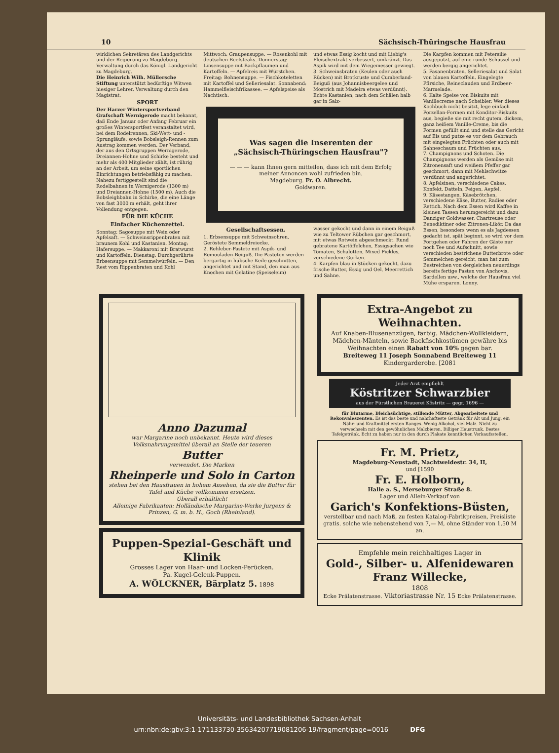10 Sächsisch-Thüringsche Hausfrau
wirklichen Sekretären des Landgerichts und der Regierung zu Magdeburg. Verwaltung durch das Königl. Landgericht zu Magdeburg.
Die Heinrich Wilh. Müllersche Stiftung unterstützt bedürftige Witwen hiesiger Lehrer. Verwaltung durch den Magistrat.
SPORT
Der Harzer Wintersportverband Grafschaft Wernigerode macht bekannt, daß Ende Januar oder Anfang Februar ein großes Wintersportfest veranstaltet wird, bei dem Rodelrennen, Ski-Wett- und -Sprungläufe, sowie Bobsleigh-Rennen zum Austrag kommen werden. Der Verband, der aus den Ortsgruppen Wernigerode, Dreiannen-Hohne und Schirke besteht und mehr als 400 Mitglieder zählt, ist rührig an der Arbeit, um seine sportlichen Einrichtungen betriebsfähig zu machen. Nahezu fertiggestellt sind die Rodelbahnen in Wernigerode (1300 m) und Dreiannen-Hohne (1500 m). Auch die Bobsleighbahn in Schirke, die eine Länge von fast 3000 m erhält, geht ihrer Vollendung entgegen.
FÜR DIE KÜCHE
Einfacher Küchenzettel.
Sonntag: Sagosuppe mit Wein oder Apfelsaft. — Schweinsrippenbraten mit braunem Kohl und Kastanien. Montag: Hafersuppe. — Makkaroni mit Bratwurst und Kartoffeln. Dienstag: Durchgerührte Erbsensuppe mit Semmelwürfeln. — Den Rest vom Rippenbraten und Kohl
Mittwoch: Graupensuppe. — Rosenkohl mit deutschen Beefsteaks. Donnerstag: Linsensuppe mit Backpflaumen und Kartoffeln. — Apfelreis mit Würstchen. Freitag: Bohnensuppe. — Fischkoteletten mit Kartoffel und Selleriesalat. Sonnabend: Hammelfleischfrikassee. — Apfelspeise als Nachtisch.
und etwas Essig kocht und mit Liebig's Fleischextrakt verbessert, umkränzt. Das Aspik wird mit dem Wiegemesser gewiegt.
3. Schweinsbraten (Keulen oder auch Rücken) mit Brotkruste und Cumberland-Beiguß (aus Johannisbeergelee und Mostrich mit Madeira etwas verdünnt). Echte Kastanien, nach dem Schälen halb gar in Salz-
Was sagen die Inserenten der
„Sächsisch-Thüringschen Hausfrau"?
— — — kann Ihnen gern mitteilen, dass ich mit dem Erfolg meiner Annoncen wohl zufrieden bin.
Magdeburg. Fr. O. Albrecht.
Goldwaren.
Gesellschaftsessen.
1. Erbsensuppe mit Schweinsohren. Geröstete Semmeldreiecke.
2. Rehleber-Pastete mit Aspik- und Remouladen-Beiguß. Die Pasteten werden bergartig in hübsche Keile geschnitten, angerichtet und mit Stand, den man aus Knochen mit Gelatine (Speiseleim)
wasser gekocht und dann in einem Beiguß wie zu Teltower Rübchen gar geschmort, mit etwas Rotwein abgeschmeckt. Rund gebratene Kartöffelchen, Essigsachen wie Tomaten, Schalotten, Mixed Pickles, verschiedene Gurken.
4. Karpfen blau in Stücken gekocht, dazu frische Butter, Essig und Oel, Meerrettich und Sahne.
Die Karpfen kommen mit Petersilie ausgeputzt, auf eine runde Schüssel und werden bergig angerichtet.
5. Fasanenbraten, Selleriesalat und Salat von blauen Kartoffeln. Eingelegte Pfirsiche, Reineclauden und Erdbeer-Marmelade.
6. Kalte Speise von Biskuits mit Vanillecreme nach Scheibler. Wer dieses Kochbuch nicht besitzt, lege einfach Porzellan-Formen mit Konditor-Biskuits aus, begieße sie mit recht gutem, dickem, ganz heißem Vanille-Creme, bis die Formen gefüllt sind und stelle das Gericht auf Eis und putze es vor dem Gebrauch mit eingelegten Früchten oder auch mit Sahneschaum und Früchten aus.
7. Champignons und Schoten. Die Champignons werden als Gemüse mit Zitronensaft und weißem Pfeffer gar geschmort, dann mit Mehlschwitze verdünnt und angerichtet.
8. Apfelsinen, verschiedene Cakes, Konfekt, Datteln, Feigen, Aepfel.
9. Käsestangen, Käsebrötchen, verschiedene Käse, Butter, Radies oder Rettich. Nach dem Essen wird Kaffee in kleinen Tassen herumgereicht und dazu Danziger Goldwasser, Chartreuse oder Benediktiner oder Zitronen-Likör. Da das Essen, besonders wenn es als Jagdessen gedacht ist, spät beginnt, so wird vor dem Fortgehen oder Fahren der Gäste nur noch Tee und Aufschnitt, sowie verschieden bestrichene Butterbrote oder Semmelchen gereicht, man hat zum Bestreichen von dergleichen neuerdings bereits fertige Pasten von Anchovis, Sardellen usw., welche der Hausfrau viel Mühe ersparen. Lonny.
Anno Dazumal
war Margarine noch unbekannt. Heute wird dieses Volksnahrungsmittel überall an Stelle der teueren
Butter
verwendet. Die Marken
Rheinperle und Solo in Carton
stehen bei den Hausfrauen in hohem Ansehen, da sie die Butter für Tafel und Küche vollkommen ersetzen.
Überall erhältlich!
Alleinige Fabrikanten: Holländische Margarine-Werke Jurgens & Prinzen, G. m. b. H., Goch (Rheinland).
Puppen-Spezial-Geschäft und Klinik
Grosses Lager von Haar- und Locken-Perücken.
Pa. Kugel-Gelenk-Puppen.
A. WÖLCKNER, Bärplatz 5. 1898
Extra-Angebot zu Weihnachten.
Auf Knaben-Blusenanzügen, farbig. Mädchen-Wollkleidern, Mädchen-Mänteln, sowie Backfischkostümen gewähre bis Weihnachten einen Rabatt von 10% gegen bar.
Breiteweg 11 Joseph Sonnabend Breiteweg 11
Kindergarderobe. [2081
Jeder Arzt empfiehlt
Köstritzer Schwarzbier
aus der Fürstlichen Brauerei Köstritz — gegr. 1696 —
für Blutarme, Bleichsüchtige, stillende Mütter, Abgearbeitete und Rekonvaleszenten. Es ist das beste und nahrhafteste Getränk für Alt und Jung, ein Nähr- und Kraftmittel ersten Ranges. Wenig Alkohol, viel Malz. Nicht zu verwechseln mit den gewöhnlichen Malzbieren. Billiger Haustrunk. Bestes Tafelgetränk. Echt zu haben nur in den durch Plakate kenntlichen Verkaufsstellen.
Fr. M. Prietz,
Magdeburg-Neustadt, Nachtweidestr. 34, II,
und [1590
Fr. E. Holborn,
Halle a. S., Merseburger Straße 8.
Lager und Allein-Verkauf von
Garich's Konfektions-Büsten,
verstellbar und nach Maß, zu festen Katalog-Fabrikpreisen, Preisliste gratis. solche wie nebenstehend von 7,— M, ohne Ständer von 1,50 M an.
Empfehle mein reichhaltiges Lager in
Gold-, Silber- u. Alfenidewaren
Franz Willecke,
1808
Ecke Prälatenstrasse. Viktoriastrasse Nr. 15 Ecke Prälatenstrasse.
Universitäts- und Landesbibliothek Sachsen-Anhalt
urn:nbn:de:gbv:3:1-171133730-35634207719081206-19/fragment/page=0016 DFG